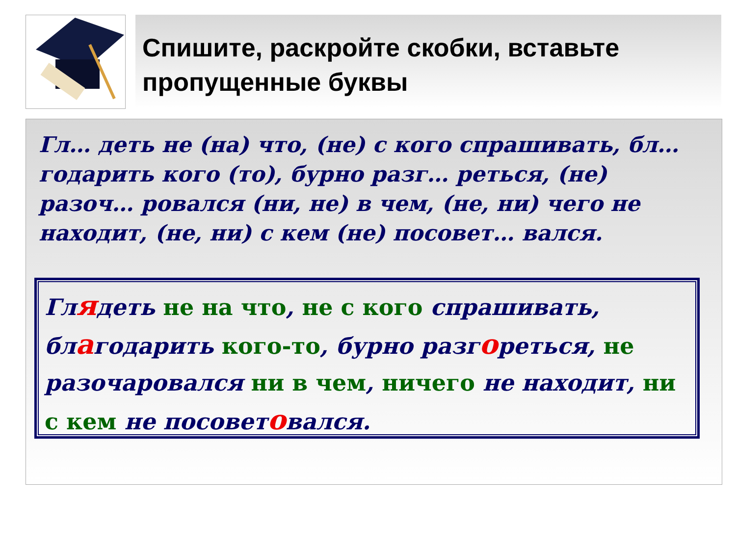Спишите, раскройте скобки, вставьте пропущенные буквы
Гл… деть не (на) что, (не) с кого спрашивать, бл… годарить кого (то), бурно разг… реться, (не) разоч… ровался (ни, не) в чем, (не, ни) чего не находит, (не, ни) с кем (не) посовет… вался.
Глядеть не на что, не с кого спрашивать, благодарить кого-то, бурно разгореться, не разочаровался ни в чем, ничего не находит, ни с кем не посоветовался.